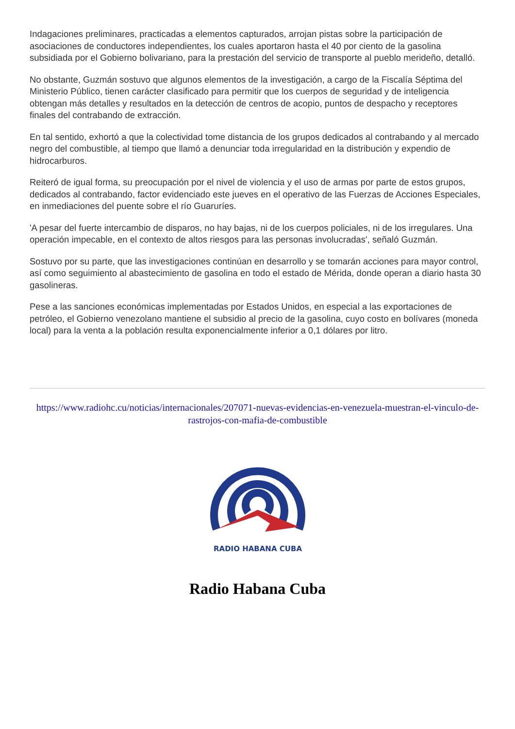Indagaciones preliminares, practicadas a elementos capturados, arrojan pistas sobre la participación de asociaciones de conductores independientes, los cuales aportaron hasta el 40 por ciento de la gasolina subsidiada por el Gobierno bolivariano, para la prestación del servicio de transporte al pueblo merideño, detalló.
No obstante, Guzmán sostuvo que algunos elementos de la investigación, a cargo de la Fiscalía Séptima del Ministerio Público, tienen carácter clasificado para permitir que los cuerpos de seguridad y de inteligencia obtengan más detalles y resultados en la detección de centros de acopio, puntos de despacho y receptores finales del contrabando de extracción.
En tal sentido, exhortó a que la colectividad tome distancia de los grupos dedicados al contrabando y al mercado negro del combustible, al tiempo que llamó a denunciar toda irregularidad en la distribución y expendio de hidrocarburos.
Reiteró de igual forma, su preocupación por el nivel de violencia y el uso de armas por parte de estos grupos, dedicados al contrabando, factor evidenciado este jueves en el operativo de las Fuerzas de Acciones Especiales, en inmediaciones del puente sobre el río Guaruríes.
'A pesar del fuerte intercambio de disparos, no hay bajas, ni de los cuerpos policiales, ni de los irregulares. Una operación impecable, en el contexto de altos riesgos para las personas involucradas', señaló Guzmán.
Sostuvo por su parte, que las investigaciones continúan en desarrollo y se tomarán acciones para mayor control, así como seguimiento al abastecimiento de gasolina en todo el estado de Mérida, donde operan a diario hasta 30 gasolineras.
Pese a las sanciones económicas implementadas por Estados Unidos, en especial a las exportaciones de petróleo, el Gobierno venezolano mantiene el subsidio al precio de la gasolina, cuyo costo en bolívares (moneda local) para la venta a la población resulta exponencialmente inferior a 0,1 dólares por litro.
https://www.radiohc.cu/noticias/internacionales/207071-nuevas-evidencias-en-venezuela-muestran-el-vinculo-de-rastrojos-con-mafia-de-combustible
RADIO HABANA CUBA
Radio Habana Cuba